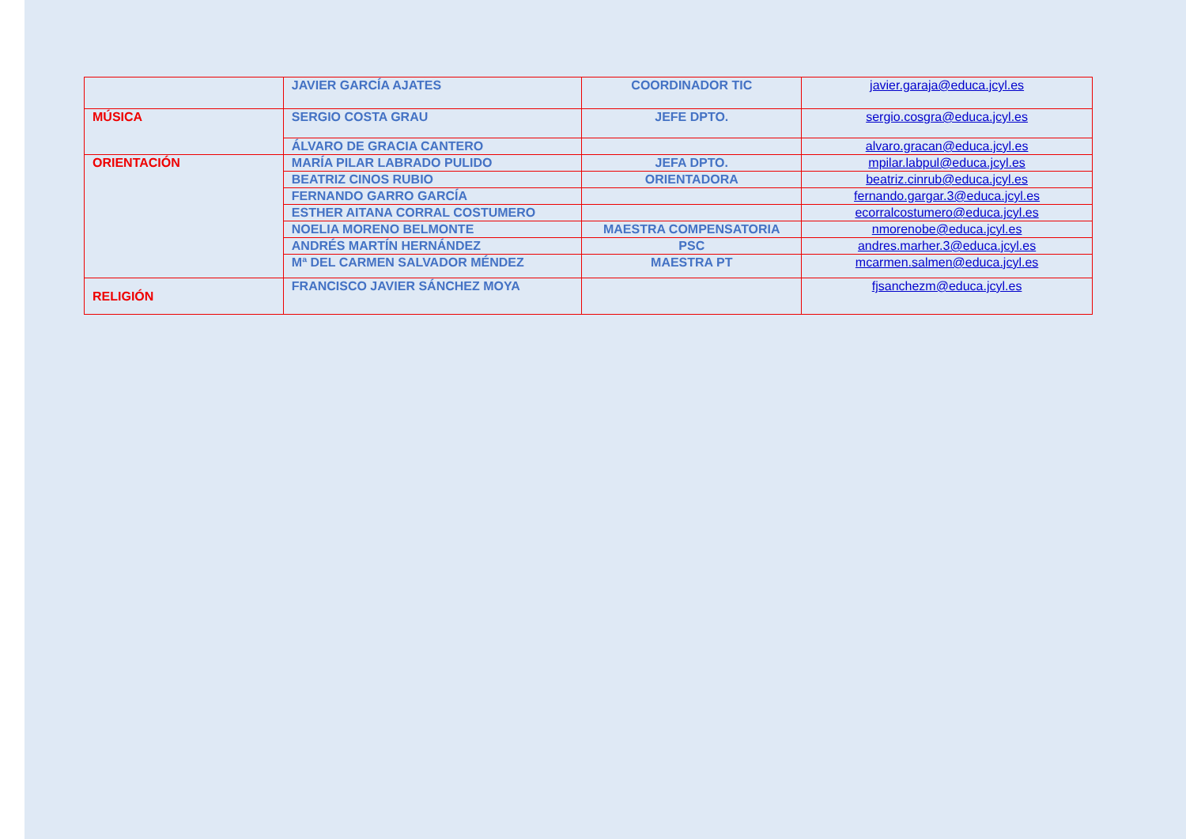| | JAVIER GARCÍA AJATES | COORDINADOR TIC | javier.garaja@educa.jcyl.es |
| MÚSICA | SERGIO COSTA GRAU | JEFE DPTO. | sergio.cosgra@educa.jcyl.es |
| | ÁLVARO DE GRACIA CANTERO | | alvaro.gracan@educa.jcyl.es |
| ORIENTACIÓN | MARÍA PILAR LABRADO PULIDO | JEFA DPTO. | mpilar.labpul@educa.jcyl.es |
| | BEATRIZ CINOS RUBIO | ORIENTADORA | beatriz.cinrub@educa.jcyl.es |
| | FERNANDO GARRO GARCÍA | | fernando.gargar.3@educa.jcyl.es |
| | ESTHER AITANA CORRAL COSTUMERO | | ecorralcostumero@educa.jcyl.es |
| | NOELIA MORENO BELMONTE | MAESTRA COMPENSATORIA | nmorenobe@educa.jcyl.es |
| | ANDRÉS MARTÍN HERNÁNDEZ | PSC | andres.marher.3@educa.jcyl.es |
| | Mª DEL CARMEN SALVADOR MÉNDEZ | MAESTRA PT | mcarmen.salmen@educa.jcyl.es |
| RELIGIÓN | FRANCISCO JAVIER SÁNCHEZ MOYA | | fjsanchezm@educa.jcyl.es |